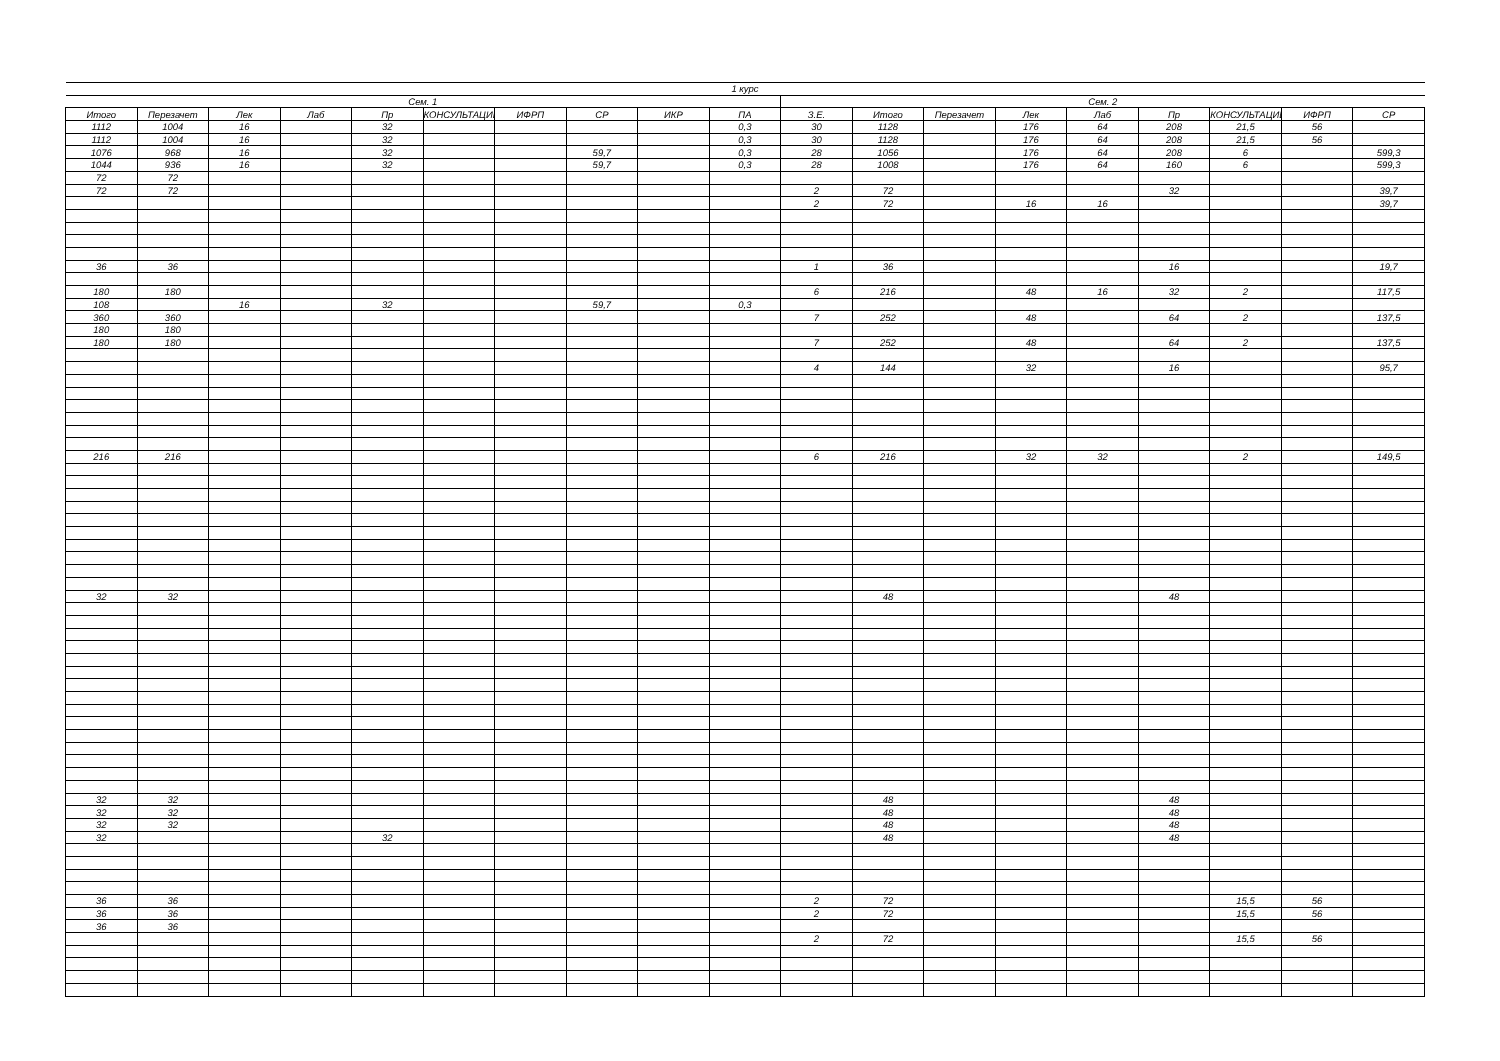| 1 курс | | | | | | | | | | | | | | | | | | |
| --- | --- | --- | --- | --- | --- | --- | --- | --- | --- | --- | --- | --- | --- | --- | --- | --- | --- | --- |
| Сем. 1 | | | | | | | | | | Сем. 2 | | | | | | | | |
| Итого | Перезачет | Лек | Лаб | Пр | КОНСУЛЬТАЦИИ | ИФРП | СР | ИКР | ПА | З.Е. | Итого | Перезачет | Лек | Лаб | Пр | КОНСУЛЬТАЦИИ | ИФРП | СР |
| 1112 | 1004 | 16 | | 32 | | | | | 0,3 | 30 | 1128 | | 176 | 64 | 208 | 21,5 | 56 | |
| 1112 | 1004 | 16 | | 32 | | | | | 0,3 | 30 | 1128 | | 176 | 64 | 208 | 21,5 | 56 | |
| 1076 | 968 | 16 | | 32 | | | 59,7 | | 0,3 | 28 | 1056 | | 176 | 64 | 208 | 6 | | 599,3 |
| 1044 | 936 | 16 | | 32 | | | 59,7 | | 0,3 | 28 | 1008 | | 176 | 64 | 160 | 6 | | 599,3 |
| 72 | 72 | | | | | | | | | | | | | | | | | |
| 72 | 72 | | | | | | | | | 2 | 72 | | | | 32 | | | 39,7 |
| | | | | | | | | | | 2 | 72 | | 16 | 16 | | | | 39,7 |
| 36 | 36 | | | | | | | | | 1 | 36 | | | | 16 | | | 19,7 |
| 180 | 180 | | | | | | | | | 6 | 216 | | 48 | 16 | 32 | 2 | | 117,5 |
| 108 | | 16 | | 32 | | | 59,7 | | 0,3 | | | | | | | | | |
| 360 | 360 | | | | | | | | | 7 | 252 | | 48 | | 64 | 2 | | 137,5 |
| 180 | 180 | | | | | | | | | | | | | | | | | |
| 180 | 180 | | | | | | | | | 7 | 252 | | 48 | | 64 | 2 | | 137,5 |
| | | | | | | | | | | 4 | 144 | | 32 | | 16 | | | 95,7 |
| 216 | 216 | | | | | | | | | 6 | 216 | | 32 | 32 | | 2 | | 149,5 |
| 32 | 32 | | | | | | | | | | 48 | | | | 48 | | | |
| 32 | 32 | | | | | | | | | | 48 | | | | 48 | | | |
| 32 | 32 | | | | | | | | | | 48 | | | | 48 | | | |
| 32 | 32 | | | | | | | | | | 48 | | | | 48 | | | |
| 32 | | | | 32 | | | | | | | 48 | | | | 48 | | | |
| 36 | 36 | | | | | | | | | 2 | 72 | | | | | 15,5 | 56 | |
| 36 | 36 | | | | | | | | | 2 | 72 | | | | | 15,5 | 56 | |
| 36 | 36 | | | | | | | | | | | | | | | | | |
| | | | | | | | | | | 2 | 72 | | | | | 15,5 | 56 | |